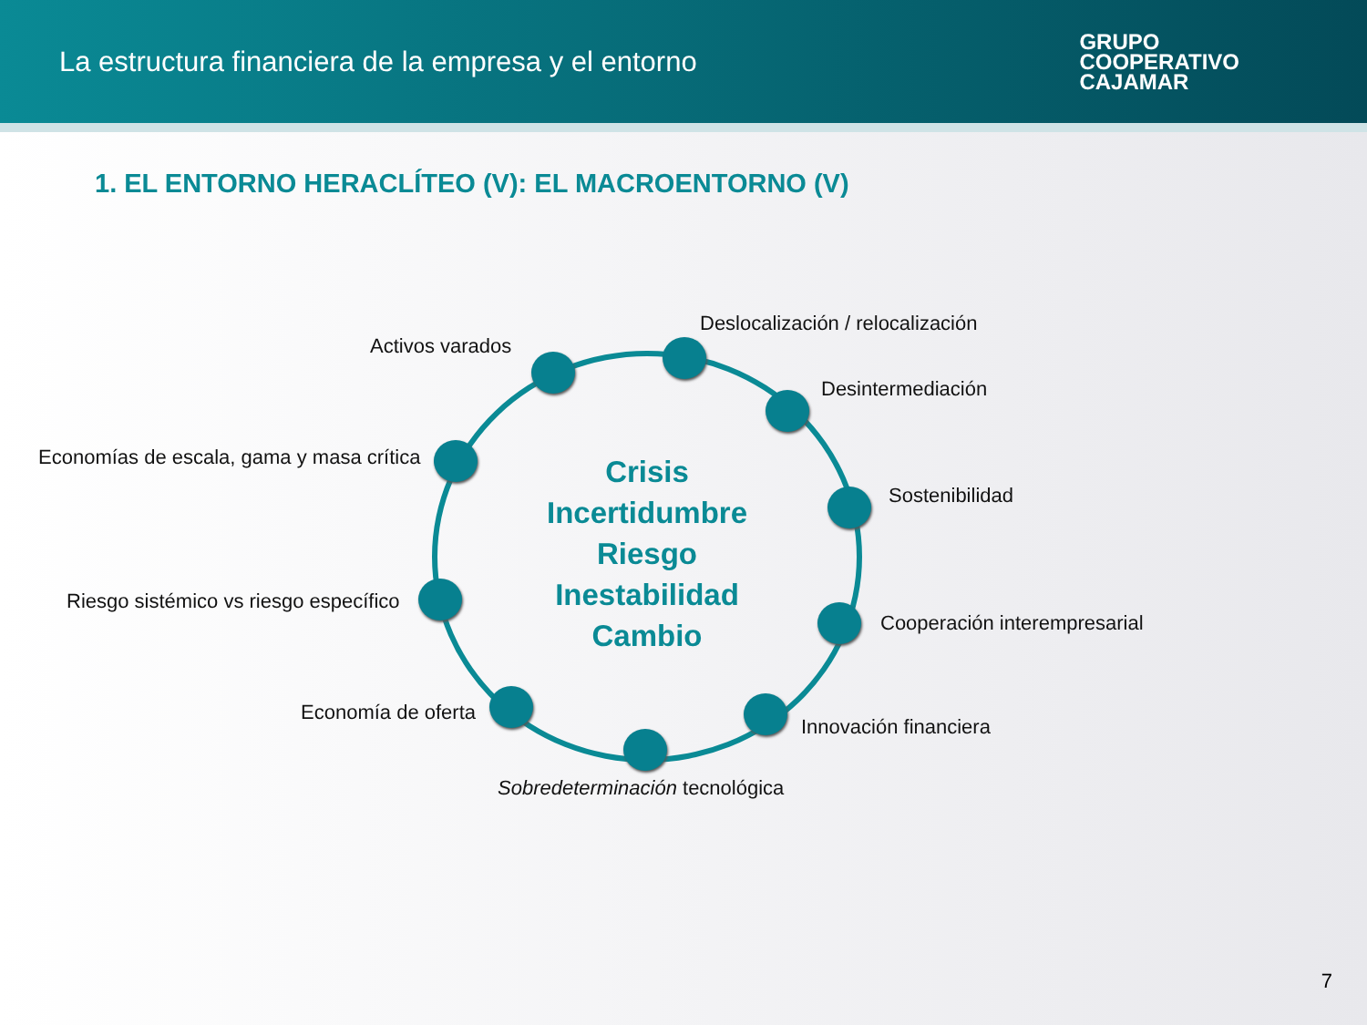La estructura financiera de la empresa y el entorno
GRUPO
COOPERATIVO
CAJAMAR
1. EL ENTORNO HERACLÍTEO (V): EL MACROENTORNO (V)
Crisis
Incertidumbre
Riesgo
Inestabilidad
Cambio
Deslocalización / relocalización
Activos varados
Desintermediación
Economías de escala, gama y masa crítica
Sostenibilidad
Riesgo sistémico vs riesgo específico
Cooperación interempresarial
Economía de oferta
Innovación financiera
Sobredeterminación tecnológica
7